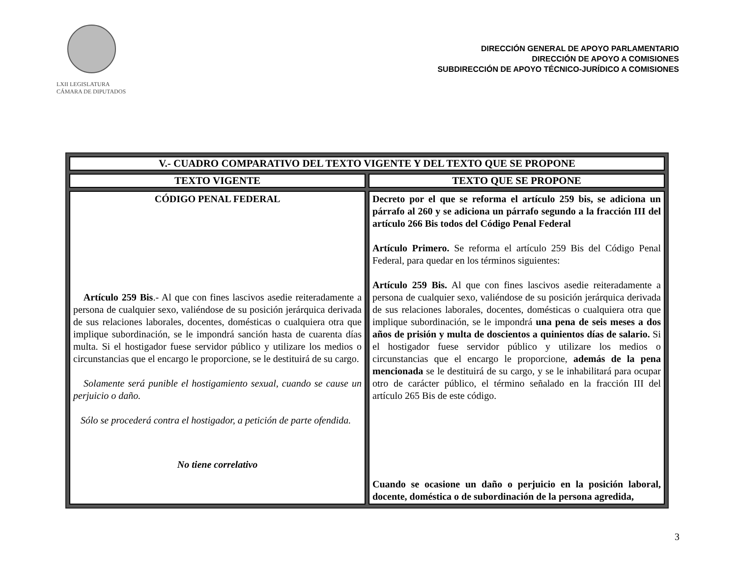LXII LEGISLATURA
CÁMARA DE DIPUTADOS
DIRECCIÓN GENERAL DE APOYO PARLAMENTARIO
DIRECCIÓN DE APOYO A COMISIONES
SUBDIRECCIÓN DE APOYO TÉCNICO-JURÍDICO A COMISIONES
| V.- CUADRO COMPARATIVO DEL TEXTO VIGENTE Y DEL TEXTO QUE SE PROPONE | |
| --- | --- |
| TEXTO VIGENTE | TEXTO QUE SE PROPONE |
| CÓDIGO PENAL FEDERAL Artículo 259 Bis .- Al que con fines lascivos asedie reiteradamente a persona de cualquier sexo, valiéndose de su posición jerárquica derivada de sus relaciones laborales, docentes, domésticas o cualquiera otra que implique subordinación, se le impondrá sanción hasta de cuarenta días multa. Si el hostigador fuese servidor público y utilizare los medios o circunstancias que el encargo le proporcione, se le destituirá de su cargo. Solamente será punible el hostigamiento sexual, cuando se cause un perjuicio o daño. Sólo se procederá contra el hostigador, a petición de parte ofendida. No tiene correlativo | Decreto por el que se reforma el artículo 259 bis, se adiciona un párrafo al 260 y se adiciona un párrafo segundo a la fracción III del artículo 266 Bis todos del Código Penal Federal Artículo Primero. Se reforma el artículo 259 Bis del Código Penal Federal, para quedar en los términos siguientes: Artículo 259 Bis. Al que con fines lascivos asedie reiteradamente a persona de cualquier sexo, valiéndose de su posición jerárquica derivada de sus relaciones laborales, docentes, domésticas o cualquiera otra que implique subordinación, se le impondrá una pena de seis meses a dos años de prisión y multa de doscientos a quinientos días de salario. Si el hostigador fuese servidor público y utilizare los medios o circunstancias que el encargo le proporcione, además de la pena mencionada se le destituirá de su cargo, y se le inhabilitará para ocupar otro de carácter público, el término señalado en la fracción III del artículo 265 Bis de este código. Cuando se ocasione un daño o perjuicio en la posición laboral, docente, doméstica o de subordinación de la persona agredida, |
3